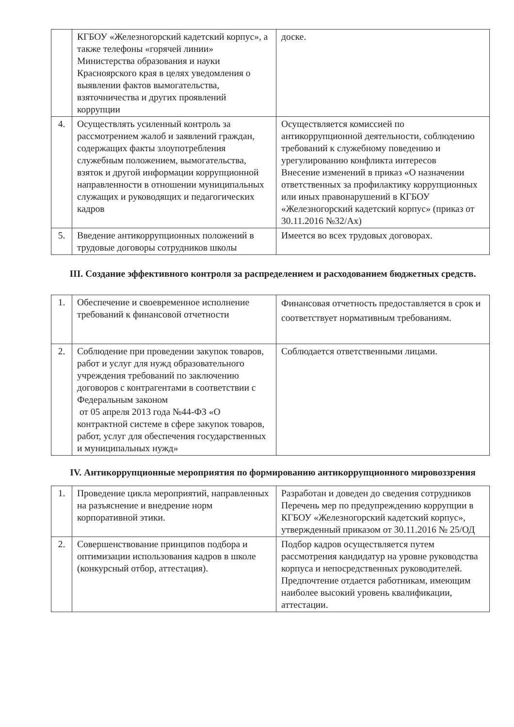| | КГБОУ «Железногорский кадетский корпус», а также телефоны «горячей линии» Министерства образования и науки Красноярского края в целях уведомления о выявлении фактов вымогательства, взяточничества и других проявлений коррупции | доске. |
| 4. | Осуществлять усиленный контроль за рассмотрением жалоб и заявлений граждан, содержащих факты злоупотребления служебным положением, вымогательства, взяток и другой информации коррупционной направленности в отношении муниципальных служащих и руководящих и педагогических кадров | Осуществляется комиссией по антикоррупционной деятельности, соблюдению требований к служебному поведению и урегулированию конфликта интересов Внесение изменений в приказ «О назначении ответственных за профилактику коррупционных или иных правонарушений в КГБОУ «Железногорский кадетский корпус» (приказ от 30.11.2016 №32/Ах) |
| 5. | Введение антикоррупционных положений в трудовые договоры сотрудников школы | Имеется во всех трудовых договорах. |
III. Создание эффективного контроля за распределением и расходованием бюджетных средств.
| 1. | Обеспечение и своевременное исполнение требований к финансовой отчетности | Финансовая отчетность предоставляется в срок и соответствует нормативным требованиям. |
| 2. | Соблюдение при проведении закупок товаров, работ и услуг для нужд образовательного учреждения требований по заключению договоров с контрагентами в соответствии с Федеральным законом от 05 апреля 2013 года №44-ФЗ «О контрактной системе в сфере закупок товаров, работ, услуг для обеспечения государственных и муниципальных нужд» | Соблюдается ответственными лицами. |
IV. Антикоррупционные мероприятия по формированию антикоррупционного мировоззрения
| 1. | Проведение цикла мероприятий, направленных на разъяснение и внедрение норм корпоративной этики. | Разработан и доведен до сведения сотрудников Перечень мер по предупреждению коррупции в КГБОУ «Железногорский кадетский корпус», утвержденный приказом от 30.11.2016 № 25/ОД |
| 2. | Совершенствование принципов подбора и оптимизации использования кадров в школе (конкурсный отбор, аттестация). | Подбор кадров осуществляется путем рассмотрения кандидатур на уровне руководства корпуса и непосредственных руководителей. Предпочтение отдается работникам, имеющим наиболее высокий уровень квалификации, аттестации. |